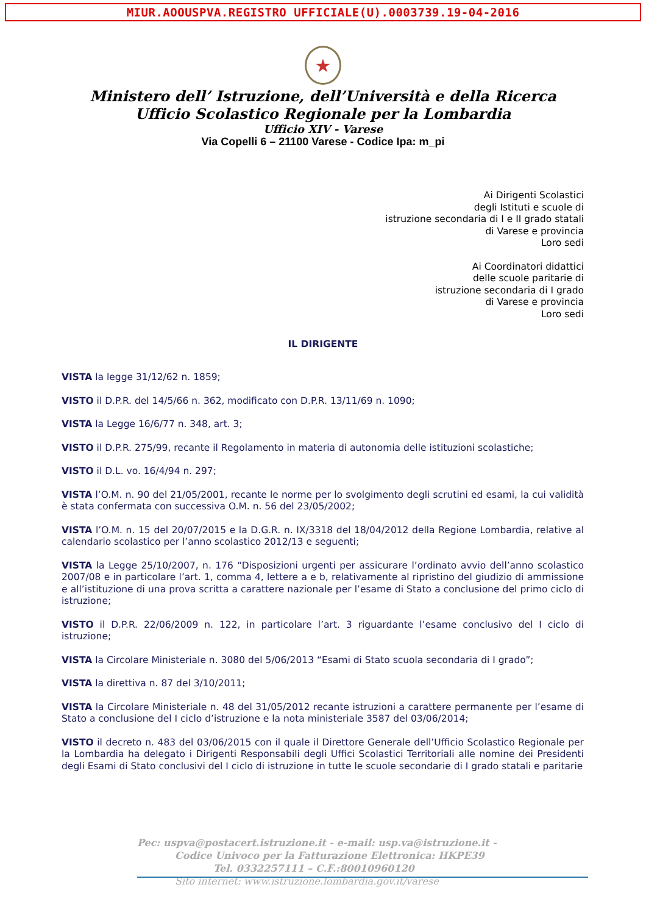MIUR.AOOUSPVA.REGISTRO UFFICIALE(U).0003739.19-04-2016
★
Ministero dell’ Istruzione, dell’Università e della Ricerca
Ufficio Scolastico Regionale per la Lombardia
Ufficio XIV - Varese
Via Copelli 6 – 21100 Varese - Codice Ipa: m_pi
Ai Dirigenti Scolastici
degli Istituti e scuole di
istruzione secondaria di I e II grado statali
di Varese e provincia
Loro sedi
Ai Coordinatori didattici
delle scuole paritarie di
istruzione secondaria di I grado
di Varese e provincia
Loro sedi
IL DIRIGENTE
VISTA la legge 31/12/62 n. 1859;
VISTO il D.P.R. del 14/5/66 n. 362, modificato con D.P.R. 13/11/69 n. 1090;
VISTA la Legge 16/6/77 n. 348, art. 3;
VISTO il D.P.R. 275/99, recante il Regolamento in materia di autonomia delle istituzioni scolastiche;
VISTO il D.L. vo. 16/4/94 n. 297;
VISTA l’O.M. n. 90 del 21/05/2001, recante le norme per lo svolgimento degli scrutini ed esami, la cui validità è stata confermata con successiva O.M. n. 56 del 23/05/2002;
VISTA l’O.M. n. 15 del 20/07/2015 e la D.G.R. n. IX/3318 del 18/04/2012 della Regione Lombardia, relative al calendario scolastico per l’anno scolastico 2012/13 e seguenti;
VISTA la Legge 25/10/2007, n. 176 “Disposizioni urgenti per assicurare l’ordinato avvio dell’anno scolastico 2007/08 e in particolare l’art. 1, comma 4, lettere a e b, relativamente al ripristino del giudizio di ammissione e all’istituzione di una prova scritta a carattere nazionale per l’esame di Stato a conclusione del primo ciclo di istruzione;
VISTO il D.P.R. 22/06/2009 n. 122, in particolare l’art. 3 riguardante l’esame conclusivo del I ciclo di istruzione;
VISTA la Circolare Ministeriale n. 3080 del 5/06/2013 “Esami di Stato scuola secondaria di I grado”;
VISTA la direttiva n. 87 del 3/10/2011;
VISTA la Circolare Ministeriale n. 48 del 31/05/2012 recante istruzioni a carattere permanente per l’esame di Stato a conclusione del I ciclo d’istruzione e la nota ministeriale 3587 del 03/06/2014;
VISTO il decreto n. 483 del 03/06/2015 con il quale il Direttore Generale dell’Ufficio Scolastico Regionale per la Lombardia ha delegato i Dirigenti Responsabili degli Uffici Scolastici Territoriali alle nomine dei Presidenti degli Esami di Stato conclusivi del I ciclo di istruzione in tutte le scuole secondarie di I grado statali e paritarie
Pec: uspva@postacert.istruzione.it - e-mail: usp.va@istruzione.it -
Codice Univoco per la Fatturazione Elettronica: HKPE39
Tel. 0332257111 – C.F.:80010960120
Sito internet: www.istruzione.lombardia.gov.it/varese